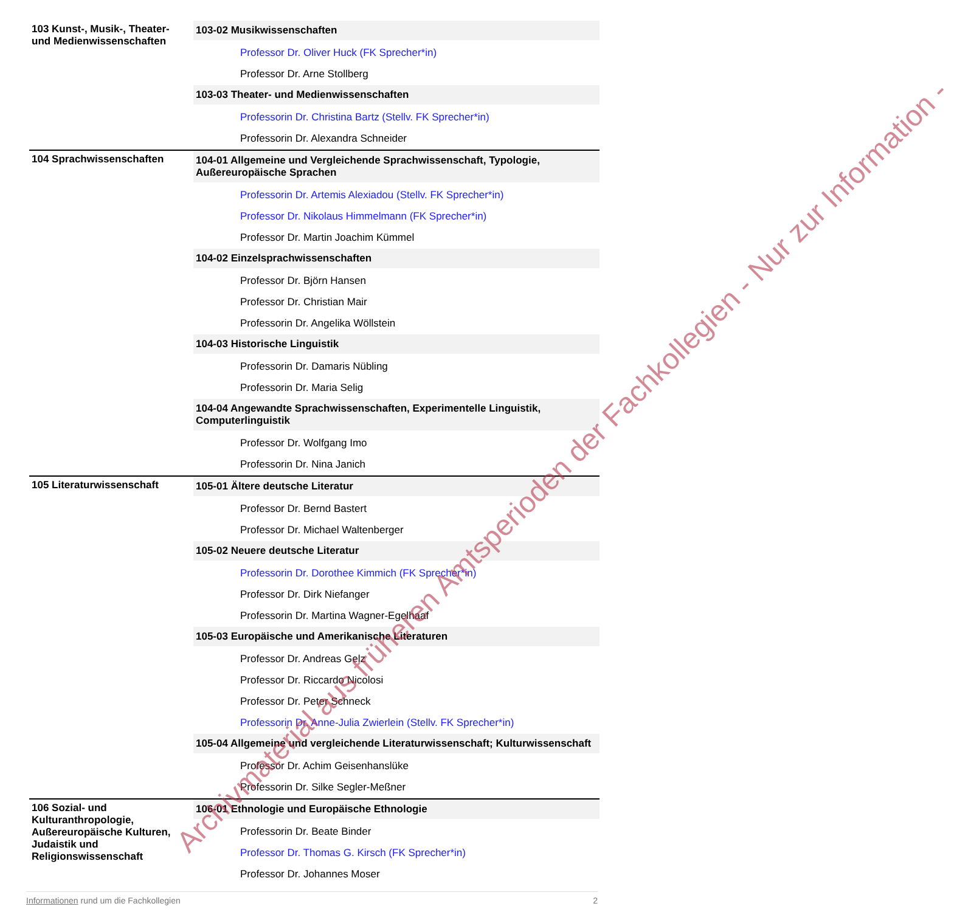| 103 Kunst-, Musik-, Theater- und Medienwissenschaften | 103-02 Musikwissenschaften Professor Dr. Oliver Huck (FK Sprecher*in) Professor Dr. Arne Stollberg 103-03 Theater- und Medienwissenschaften Professorin Dr. Christina Bartz (Stellv. FK Sprecher*in) Professorin Dr. Alexandra Schneider |
| 104 Sprachwissenschaften | 104-01 Allgemeine und Vergleichende Sprachwissenschaft, Typologie, Außereuropäische Sprachen Professorin Dr. Artemis Alexiadou (Stellv. FK Sprecher*in) Professor Dr. Nikolaus Himmelmann (FK Sprecher*in) Professor Dr. Martin Joachim Kümmel 104-02 Einzelsprachwissenschaften Professor Dr. Björn Hansen Professor Dr. Christian Mair Professorin Dr. Angelika Wöllstein 104-03 Historische Linguistik Professorin Dr. Damaris Nübling Professorin Dr. Maria Selig 104-04 Angewandte Sprachwissenschaften, Experimentelle Linguistik, Computerlinguistik Professor Dr. Wolfgang Imo Professorin Dr. Nina Janich |
| 105 Literaturwissenschaft | 105-01 Ältere deutsche Literatur Professor Dr. Bernd Bastert Professor Dr. Michael Waltenberger 105-02 Neuere deutsche Literatur Professorin Dr. Dorothee Kimmich (FK Sprecher*in) Professor Dr. Dirk Niefanger Professorin Dr. Martina Wagner-Egelhaaf 105-03 Europäische und Amerikanische Literaturen Professor Dr. Andreas Gelz Professor Dr. Riccardo Nicolosi Professor Dr. Peter Schneck Professorin Dr. Anne-Julia Zwierlein (Stellv. FK Sprecher*in) 105-04 Allgemeine und vergleichende Literaturwissenschaft; Kulturwissenschaft Professor Dr. Achim Geisenhanslüke Professorin Dr. Silke Segler-Meßner |
| 106 Sozial- und Kulturanthropologie, Außereuropäische Kulturen, Judaistik und Religionswissenschaft | 106-01 Ethnologie und Europäische Ethnologie Professorin Dr. Beate Binder Professor Dr. Thomas G. Kirsch (FK Sprecher*in) Professor Dr. Johannes Moser |
Archivmaterial aus früheren Amtsperioden der Fachkollegien - Nur zur Information -
Informationen rund um die Fachkollegien 2